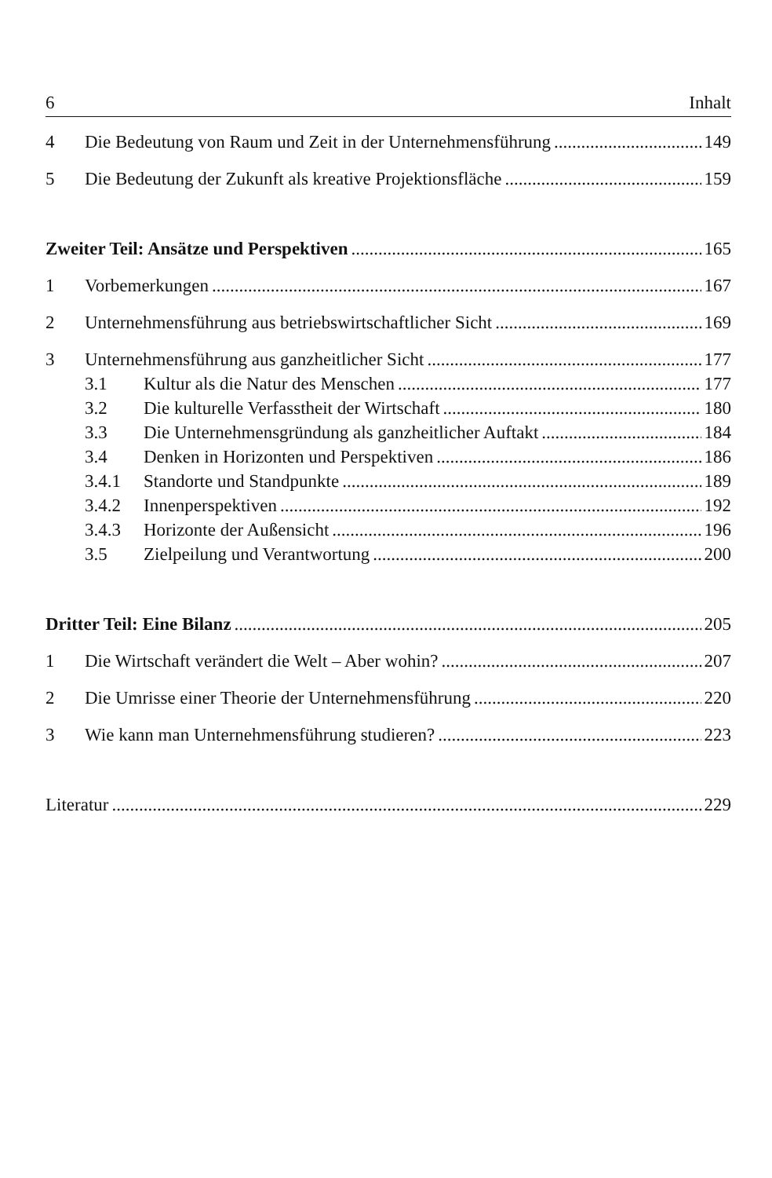6 Inhalt
4 Die Bedeutung von Raum und Zeit in der Unternehmensführung 149
5 Die Bedeutung der Zukunft als kreative Projektionsfläche 159
Zweiter Teil: Ansätze und Perspektiven 165
1 Vorbemerkungen 167
2 Unternehmensführung aus betriebswirtschaftlicher Sicht 169
3 Unternehmensführung aus ganzheitlicher Sicht 177
3.1 Kultur als die Natur des Menschen 177
3.2 Die kulturelle Verfasstheit der Wirtschaft 180
3.3 Die Unternehmensgründung als ganzheitlicher Auftakt 184
3.4 Denken in Horizonten und Perspektiven 186
3.4.1 Standorte und Standpunkte 189
3.4.2 Innenperspektiven 192
3.4.3 Horizonte der Außensicht 196
3.5 Zielpeilung und Verantwortung 200
Dritter Teil: Eine Bilanz 205
1 Die Wirtschaft verändert die Welt – Aber wohin? 207
2 Die Umrisse einer Theorie der Unternehmensführung 220
3 Wie kann man Unternehmensführung studieren? 223
Literatur 229